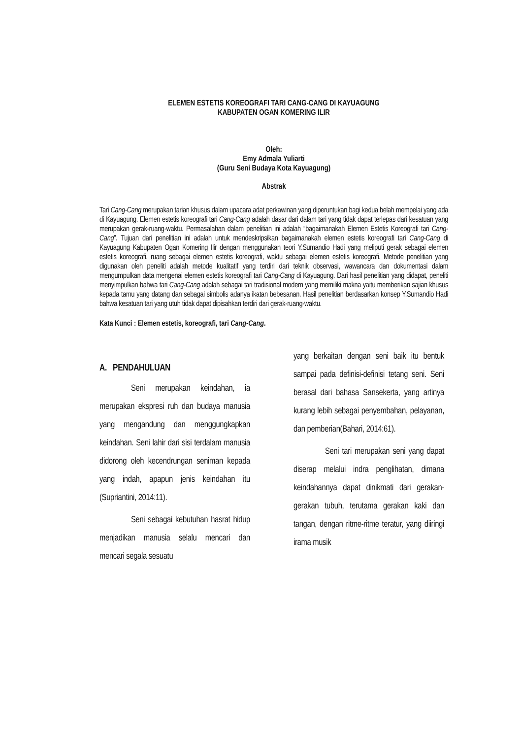ELEMEN ESTETIS KOREOGRAFI TARI CANG-CANG DI KAYUAGUNG
KABUPATEN OGAN KOMERING ILIR
Oleh:
Emy Admala Yuliarti
(Guru Seni Budaya Kota Kayuagung)
Abstrak
Tari Cang-Cang merupakan tarian khusus dalam upacara adat perkawinan yang diperuntukan bagi kedua belah mempelai yang ada di Kayuagung. Elemen estetis koreografi tari Cang-Cang adalah dasar dari dalam tari yang tidak dapat terlepas dari kesatuan yang merupakan gerak-ruang-waktu. Permasalahan dalam penelitian ini adalah “bagaimanakah Elemen Estetis Koreografi tari Cang-Cang”. Tujuan dari penelitian ini adalah untuk mendeskripsikan bagaimanakah elemen estetis koreografi tari Cang-Cang di Kayuagung Kabupaten Ogan Komering Ilir dengan menggunakan teori Y.Sumandio Hadi yang meliputi gerak sebagai elemen estetis koreografi, ruang sebagai elemen estetis koreografi, waktu sebagai elemen estetis koreografi. Metode penelitian yang digunakan oleh peneliti adalah metode kualitatif yang terdiri dari teknik observasi, wawancara dan dokumentasi dalam mengumpulkan data mengenai elemen estetis koreografi tari Cang-Cang di Kayuagung. Dari hasil penelitian yang didapat, peneliti menyimpulkan bahwa tari Cang-Cang adalah sebagai tari tradisional modern yang memiliki makna yaitu memberikan sajian khusus kepada tamu yang datang dan sebagai simbolis adanya ikatan bebesanan. Hasil penelitian berdasarkan konsep Y.Sumandio Hadi bahwa kesatuan tari yang utuh tidak dapat dipisahkan terdiri dari gerak-ruang-waktu.
Kata Kunci : Elemen estetis, koreografi, tari Cang-Cang.
A. PENDAHULUAN
Seni merupakan keindahan, ia merupakan ekspresi ruh dan budaya manusia yang mengandung dan menggungkapkan keindahan. Seni lahir dari sisi terdalam manusia didorong oleh kecendrungan seniman kepada yang indah, apapun jenis keindahan itu (Supriantini, 2014:11).
Seni sebagai kebutuhan hasrat hidup menjadikan manusia selalu mencari dan mencari segala sesuatu
yang berkaitan dengan seni baik itu bentuk sampai pada definisi-definisi tetang seni. Seni berasal dari bahasa Sansekerta, yang artinya kurang lebih sebagai penyembahan, pelayanan, dan pemberian(Bahari, 2014:61).
Seni tari merupakan seni yang dapat diserap melalui indra penglihatan, dimana keindahannya dapat dinikmati dari gerakan-gerakan tubuh, terutama gerakan kaki dan tangan, dengan ritme-ritme teratur, yang diiringi irama musik